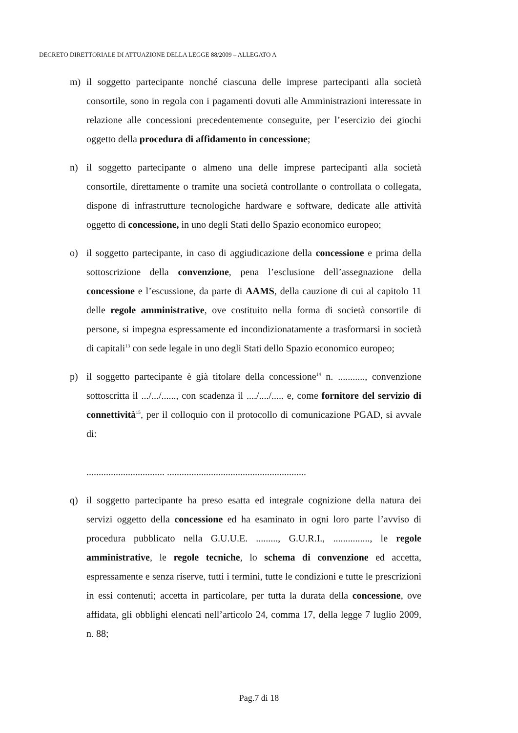DECRETO DIRETTORIALE DI ATTUAZIONE DELLA LEGGE 88/2009 – ALLEGATO A
m) il soggetto partecipante nonché ciascuna delle imprese partecipanti alla società consortile, sono in regola con i pagamenti dovuti alle Amministrazioni interessate in relazione alle concessioni precedentemente conseguite, per l’esercizio dei giochi oggetto della procedura di affidamento in concessione;
n) il soggetto partecipante o almeno una delle imprese partecipanti alla società consortile, direttamente o tramite una società controllante o controllata o collegata, dispone di infrastrutture tecnologiche hardware e software, dedicate alle attività oggetto di concessione, in uno degli Stati dello Spazio economico europeo;
o) il soggetto partecipante, in caso di aggiudicazione della concessione e prima della sottoscrizione della convenzione, pena l’esclusione dell’assegnazione della concessione e l’escussione, da parte di AAMS, della cauzione di cui al capitolo 11 delle regole amministrative, ove costituito nella forma di società consortile di persone, si impegna espressamente ed incondizionatamente a trasformarsi in società di capitali<sup>13</sup> con sede legale in uno degli Stati dello Spazio economico europeo;
p) il soggetto partecipante è già titolare della concessione<sup>14</sup> n. ..........., convenzione sottoscritta il .../.../......, con scadenza il ..../..../..... e, come fornitore del servizio di connettività<sup>15</sup>, per il colloquio con il protocollo di comunicazione PGAD, si avvale di:
................................ .........................................................
q) il soggetto partecipante ha preso esatta ed integrale cognizione della natura dei servizi oggetto della concessione ed ha esaminato in ogni loro parte l’avviso di procedura pubblicato nella G.U.U.E. ........., G.U.R.I., ..............., le regole amministrative, le regole tecniche, lo schema di convenzione ed accetta, espressamente e senza riserve, tutti i termini, tutte le condizioni e tutte le prescrizioni in essi contenuti; accetta in particolare, per tutta la durata della concessione, ove affidata, gli obblighi elencati nell’articolo 24, comma 17, della legge 7 luglio 2009, n. 88;
Pag.7 di 18